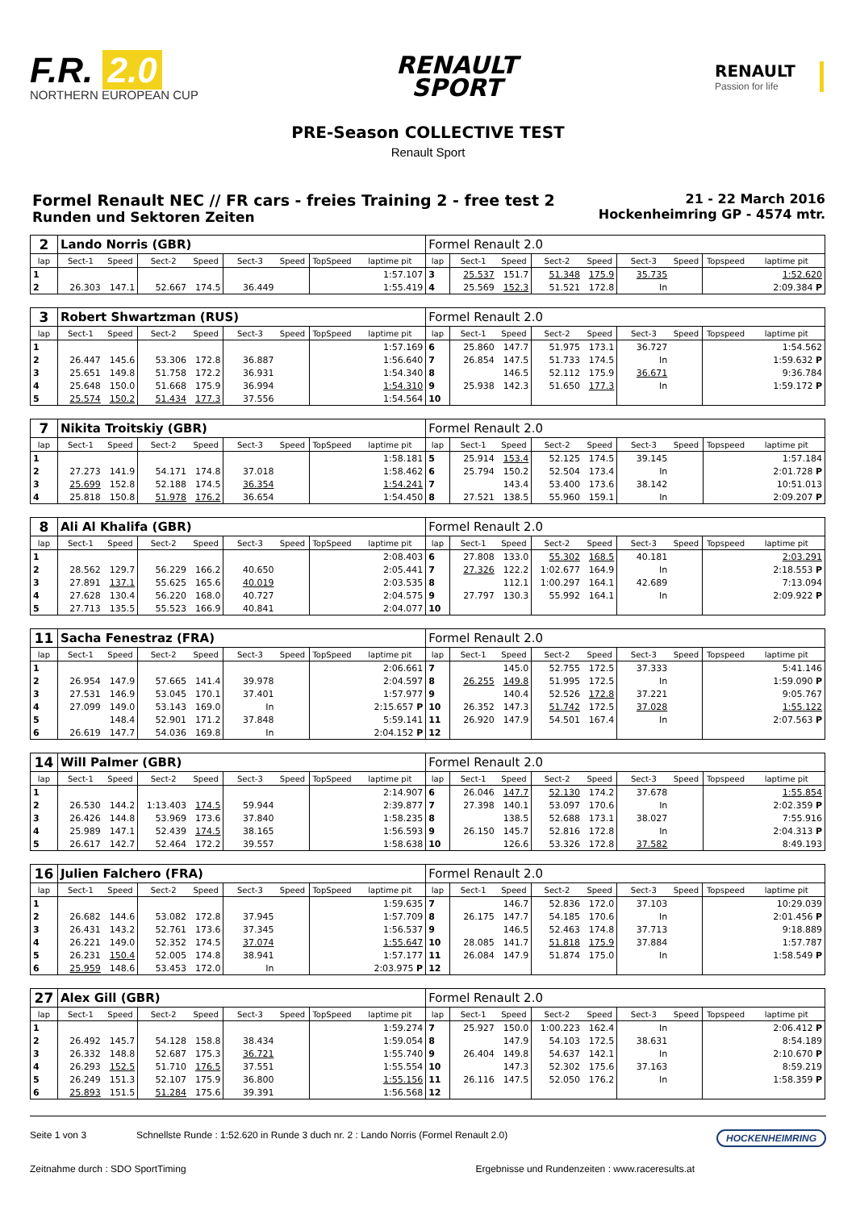F.R. 2.0
NORTHERN EUROPEAN CUP
RENAULT
SPORT
RENAULT
Passion for life
PRE-Season COLLECTIVE TEST
Renault Sport
Formel Renault NEC // FR cars - freies Training 2 - free test 2
Runden und Sektoren Zeiten
21 - 22 March 2016
Hockenheimring GP - 4574 mtr.
| 2 | Lando Norris (GBR) | | | | | | | | Formel Renault 2.0 | | | | | | | | |
| lap | Sect-1 | Speed | Sect-2 | Speed | Sect-3 | Speed | TopSpeed | laptime pit | lap | Sect-1 | Speed | Sect-2 | Speed | Sect-3 | Speed | Topspeed | laptime pit |
| 1 | | | | | | | | 1:57.107 | 3 | 25.537 | 151.7 | 51.348 | 175.9 | 35.735 | | | 1:52.620 |
| 2 | 26.303 | 147.1 | 52.667 | 174.5 | 36.449 | | | 1:55.419 | 4 | 25.569 | 152.3 | 51.521 | 172.8 | In | | | 2:09.384 P |
| 3 | Robert Shwartzman (RUS) | | | | | | | | Formel Renault 2.0 | | | | | | | | |
| lap | Sect-1 | Speed | Sect-2 | Speed | Sect-3 | Speed | TopSpeed | laptime pit | lap | Sect-1 | Speed | Sect-2 | Speed | Sect-3 | Speed | Topspeed | laptime pit |
| 1 | | | | | | | | 1:57.169 | 6 | 25.860 | 147.7 | 51.975 | 173.1 | 36.727 | | | 1:54.562 |
| 2 | 26.447 | 145.6 | 53.306 | 172.8 | 36.887 | | | 1:56.640 | 7 | 26.854 | 147.5 | 51.733 | 174.5 | In | | | 1:59.632 P |
| 3 | 25.651 | 149.8 | 51.758 | 172.2 | 36.931 | | | 1:54.340 | 8 | | 146.5 | 52.112 | 175.9 | 36.671 | | | 9:36.784 |
| 4 | 25.648 | 150.0 | 51.668 | 175.9 | 36.994 | | | 1:54.310 | 9 | 25.938 | 142.3 | 51.650 | 177.3 | In | | | 1:59.172 P |
| 5 | 25.574 | 150.2 | 51.434 | 177.3 | 37.556 | | | 1:54.564 | 10 | | | | | | | | |
| 7 | Nikita Troitskiy (GBR) | | | | | | | | Formel Renault 2.0 | | | | | | | | |
| lap | Sect-1 | Speed | Sect-2 | Speed | Sect-3 | Speed | TopSpeed | laptime pit | lap | Sect-1 | Speed | Sect-2 | Speed | Sect-3 | Speed | Topspeed | laptime pit |
| 1 | | | | | | | | 1:58.181 | 5 | 25.914 | 153.4 | 52.125 | 174.5 | 39.145 | | | 1:57.184 |
| 2 | 27.273 | 141.9 | 54.171 | 174.8 | 37.018 | | | 1:58.462 | 6 | 25.794 | 150.2 | 52.504 | 173.4 | In | | | 2:01.728 P |
| 3 | 25.699 | 152.8 | 52.188 | 174.5 | 36.354 | | | 1:54.241 | 7 | | 143.4 | 53.400 | 173.6 | 38.142 | | | 10:51.013 |
| 4 | 25.818 | 150.8 | 51.978 | 176.2 | 36.654 | | | 1:54.450 | 8 | 27.521 | 138.5 | 55.960 | 159.1 | In | | | 2:09.207 P |
| 8 | Ali Al Khalifa (GBR) | | | | | | | | Formel Renault 2.0 | | | | | | | | |
| lap | Sect-1 | Speed | Sect-2 | Speed | Sect-3 | Speed | TopSpeed | laptime pit | lap | Sect-1 | Speed | Sect-2 | Speed | Sect-3 | Speed | Topspeed | laptime pit |
| 1 | | | | | | | | 2:08.403 | 6 | 27.808 | 133.0 | 55.302 | 168.5 | 40.181 | | | 2:03.291 |
| 2 | 28.562 | 129.7 | 56.229 | 166.2 | 40.650 | | | 2:05.441 | 7 | 27.326 | 122.2 | 1:02.677 | 164.9 | In | | | 2:18.553 P |
| 3 | 27.891 | 137.1 | 55.625 | 165.6 | 40.019 | | | 2:03.535 | 8 | | 112.1 | 1:00.297 | 164.1 | 42.689 | | | 7:13.094 |
| 4 | 27.628 | 130.4 | 56.220 | 168.0 | 40.727 | | | 2:04.575 | 9 | 27.797 | 130.3 | 55.992 | 164.1 | In | | | 2:09.922 P |
| 5 | 27.713 | 135.5 | 55.523 | 166.9 | 40.841 | | | 2:04.077 | 10 | | | | | | | | |
| 11 | Sacha Fenestraz (FRA) | | | | | | | | Formel Renault 2.0 | | | | | | | | |
| lap | Sect-1 | Speed | Sect-2 | Speed | Sect-3 | Speed | TopSpeed | laptime pit | lap | Sect-1 | Speed | Sect-2 | Speed | Sect-3 | Speed | Topspeed | laptime pit |
| 1 | | | | | | | | 2:06.661 | 7 | | 145.0 | 52.755 | 172.5 | 37.333 | | | 5:41.146 |
| 2 | 26.954 | 147.9 | 57.665 | 141.4 | 39.978 | | | 2:04.597 | 8 | 26.255 | 149.8 | 51.995 | 172.5 | In | | | 1:59.090 P |
| 3 | 27.531 | 146.9 | 53.045 | 170.1 | 37.401 | | | 1:57.977 | 9 | | 140.4 | 52.526 | 172.8 | 37.221 | | | 9:05.767 |
| 4 | 27.099 | 149.0 | 53.143 | 169.0 | In | | | 2:15.657 P | 10 | 26.352 | 147.3 | 51.742 | 172.5 | 37.028 | | | 1:55.122 |
| 5 | | 148.4 | 52.901 | 171.2 | 37.848 | | | 5:59.141 | 11 | 26.920 | 147.9 | 54.501 | 167.4 | In | | | 2:07.563 P |
| 6 | 26.619 | 147.7 | 54.036 | 169.8 | In | | | 2:04.152 P | 12 | | | | | | | | |
| 14 | Will Palmer (GBR) | | | | | | | | Formel Renault 2.0 | | | | | | | | |
| lap | Sect-1 | Speed | Sect-2 | Speed | Sect-3 | Speed | TopSpeed | laptime pit | lap | Sect-1 | Speed | Sect-2 | Speed | Sect-3 | Speed | Topspeed | laptime pit |
| 1 | | | | | | | | 2:14.907 | 6 | 26.046 | 147.7 | 52.130 | 174.2 | 37.678 | | | 1:55.854 |
| 2 | 26.530 | 144.2 | 1:13.403 | 174.5 | 59.944 | | | 2:39.877 | 7 | 27.398 | 140.1 | 53.097 | 170.6 | In | | | 2:02.359 P |
| 3 | 26.426 | 144.8 | 53.969 | 173.6 | 37.840 | | | 1:58.235 | 8 | | 138.5 | 52.688 | 173.1 | 38.027 | | | 7:55.916 |
| 4 | 25.989 | 147.1 | 52.439 | 174.5 | 38.165 | | | 1:56.593 | 9 | 26.150 | 145.7 | 52.816 | 172.8 | In | | | 2:04.313 P |
| 5 | 26.617 | 142.7 | 52.464 | 172.2 | 39.557 | | | 1:58.638 | 10 | | 126.6 | 53.326 | 172.8 | 37.582 | | | 8:49.193 |
| 16 | Julien Falchero (FRA) | | | | | | | | Formel Renault 2.0 | | | | | | | | |
| lap | Sect-1 | Speed | Sect-2 | Speed | Sect-3 | Speed | TopSpeed | laptime pit | lap | Sect-1 | Speed | Sect-2 | Speed | Sect-3 | Speed | Topspeed | laptime pit |
| 1 | | | | | | | | 1:59.635 | 7 | | 146.7 | 52.836 | 172.0 | 37.103 | | | 10:29.039 |
| 2 | 26.682 | 144.6 | 53.082 | 172.8 | 37.945 | | | 1:57.709 | 8 | 26.175 | 147.7 | 54.185 | 170.6 | In | | | 2:01.456 P |
| 3 | 26.431 | 143.2 | 52.761 | 173.6 | 37.345 | | | 1:56.537 | 9 | | 146.5 | 52.463 | 174.8 | 37.713 | | | 9:18.889 |
| 4 | 26.221 | 149.0 | 52.352 | 174.5 | 37.074 | | | 1:55.647 | 10 | 28.085 | 141.7 | 51.818 | 175.9 | 37.884 | | | 1:57.787 |
| 5 | 26.231 | 150.4 | 52.005 | 174.8 | 38.941 | | | 1:57.177 | 11 | 26.084 | 147.9 | 51.874 | 175.0 | In | | | 1:58.549 P |
| 6 | 25.959 | 148.6 | 53.453 | 172.0 | In | | | 2:03.975 P | 12 | | | | | | | | |
| 27 | Alex Gill (GBR) | | | | | | | | Formel Renault 2.0 | | | | | | | | |
| lap | Sect-1 | Speed | Sect-2 | Speed | Sect-3 | Speed | TopSpeed | laptime pit | lap | Sect-1 | Speed | Sect-2 | Speed | Sect-3 | Speed | Topspeed | laptime pit |
| 1 | | | | | | | | 1:59.274 | 7 | 25.927 | 150.0 | 1:00.223 | 162.4 | In | | | 2:06.412 P |
| 2 | 26.492 | 145.7 | 54.128 | 158.8 | 38.434 | | | 1:59.054 | 8 | | 147.9 | 54.103 | 172.5 | 38.631 | | | 8:54.189 |
| 3 | 26.332 | 148.8 | 52.687 | 175.3 | 36.721 | | | 1:55.740 | 9 | 26.404 | 149.8 | 54.637 | 142.1 | In | | | 2:10.670 P |
| 4 | 26.293 | 152.5 | 51.710 | 176.5 | 37.551 | | | 1:55.554 | 10 | | 147.3 | 52.302 | 175.6 | 37.163 | | | 8:59.219 |
| 5 | 26.249 | 151.3 | 52.107 | 175.9 | 36.800 | | | 1:55.156 | 11 | 26.116 | 147.5 | 52.050 | 176.2 | In | | | 1:58.359 P |
| 6 | 25.893 | 151.5 | 51.284 | 175.6 | 39.391 | | | 1:56.568 | 12 | | | | | | | | |
Seite 1 von 3 Schnellste Runde : 1:52.620 in Runde 3 duch nr. 2 : Lando Norris (Formel Renault 2.0) HOCKENHEIMRING
Zeitnahme durch : SDO SportTiming Ergebnisse und Rundenzeiten : www.raceresults.at